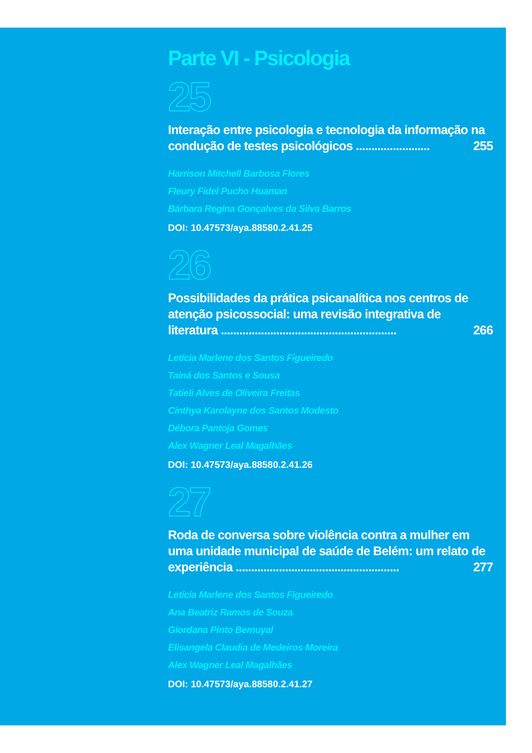Parte VI - Psicologia
25
Interação entre psicologia e tecnologia da informação na condução de testes psicológicos ........................ 255
Harrison Mitchell Barbosa Flores
Fleury Fidel Pucho Huaman
Bárbara Regina Gonçalves da Silva Barros
DOI: 10.47573/aya.88580.2.41.25
26
Possibilidades da prática psicanalítica nos centros de atenção psicossocial: uma revisão integrativa de literatura ......................................................... 266
Letícia Marlene dos Santos Figueiredo
Tainá dos Santos e Sousa
Tatieli Alves de Oliveira Freitas
Cinthya Karolayne dos Santos Modesto
Débora Pantoja Gomes
Alex Wagner Leal Magalhães
DOI: 10.47573/aya.88580.2.41.26
27
Roda de conversa sobre violência contra a mulher em uma unidade municipal de saúde de Belém: um relato de experiência ..................................................... 277
Letícia Marlene dos Santos Figueiredo
Ana Beatriz Ramos de Souza
Giordana Pinto Bemuyal
Elisangela Claudia de Medeiros Moreira
Alex Wagner Leal Magalhães
DOI: 10.47573/aya.88580.2.41.27